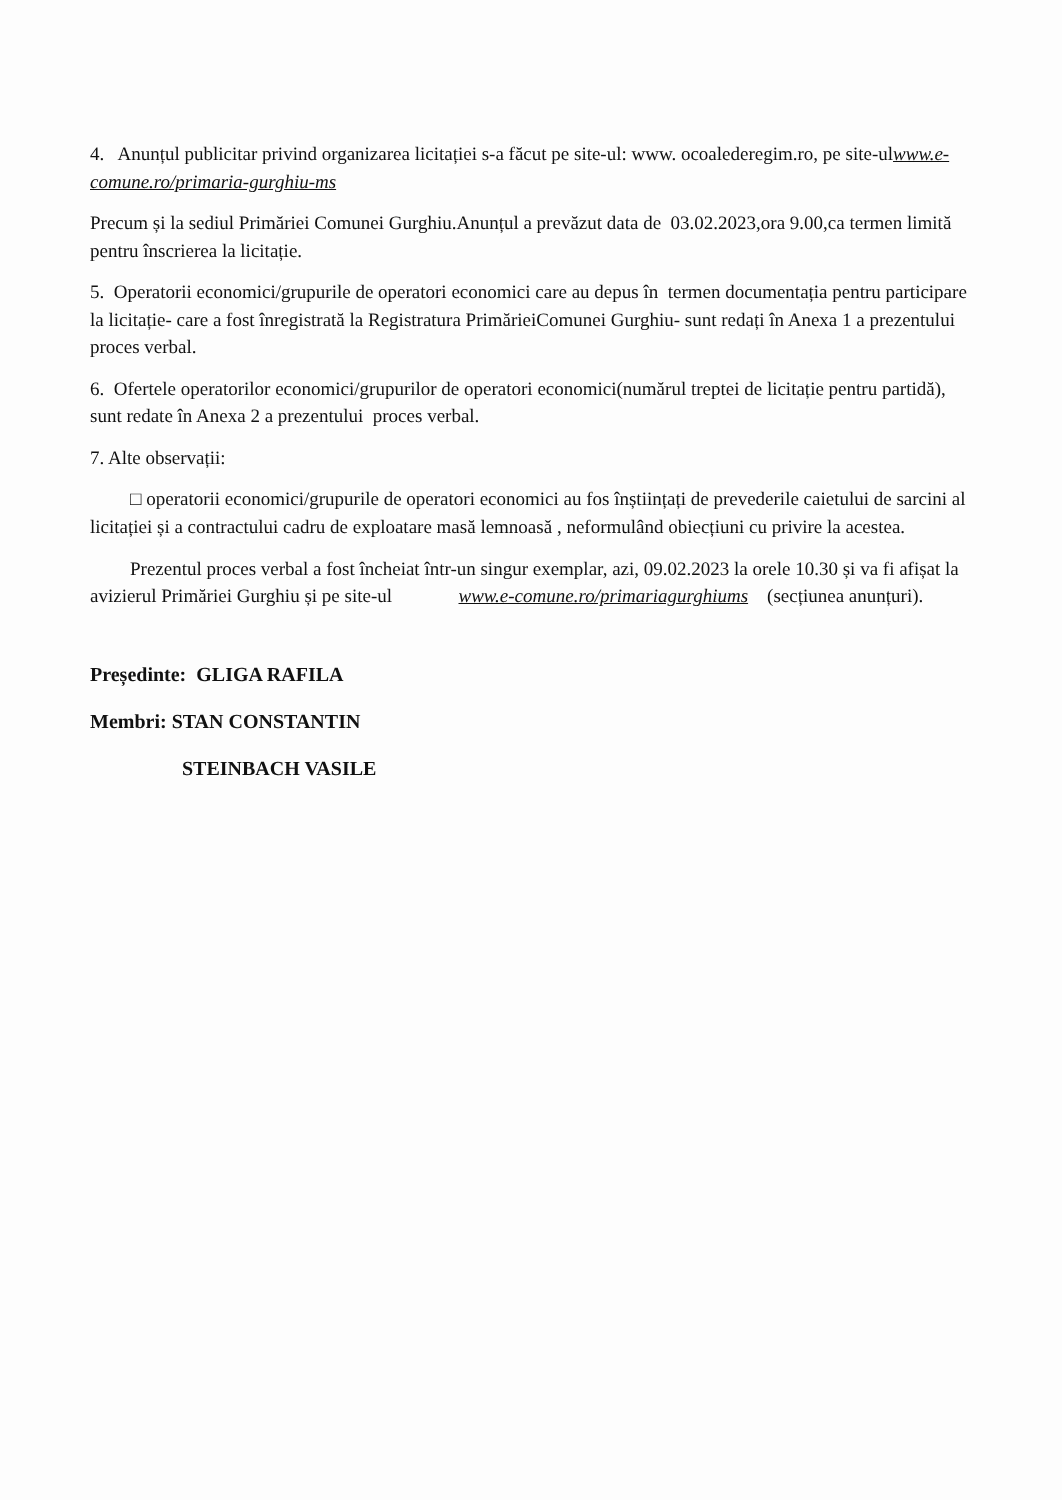4. Anunțul publicitar privind organizarea licitației s-a făcut pe site-ul: www. ocoalederegim.ro, pe site-ulwww.e-comune.ro/primaria-gurghiu-ms
Precum și la sediul Primăriei Comunei Gurghiu.Anunțul a prevăzut data de 03.02.2023,ora 9.00,ca termen limită pentru înscrierea la licitație.
5. Operatorii economici/grupurile de operatori economici care au depus în termen documentația pentru participare la licitație- care a fost înregistrată la Registratura PrimărieiComunei Gurghiu- sunt redați în Anexa 1 a prezentului proces verbal.
6. Ofertele operatorilor economici/grupurilor de operatori economici(numărul treptei de licitație pentru partidă), sunt redate în Anexa 2 a prezentului proces verbal.
7. Alte observații:
□ operatorii economici/grupurile de operatori economici au fos înștiințați de prevederile caietului de sarcini al licitației și a contractului cadru de exploatare masă lemnoasă , neformulând obiecțiuni cu privire la acestea.
Prezentul proces verbal a fost încheiat într-un singur exemplar, azi, 09.02.2023 la orele 10.30 și va fi afișat la avizierul Primăriei Gurghiu și pe site-ul www.e-comune.ro/primariagurghiums (secțiunea anunțuri).
Președinte: GLIGA RAFILA
Membri: STAN CONSTANTIN
STEINBACH VASILE